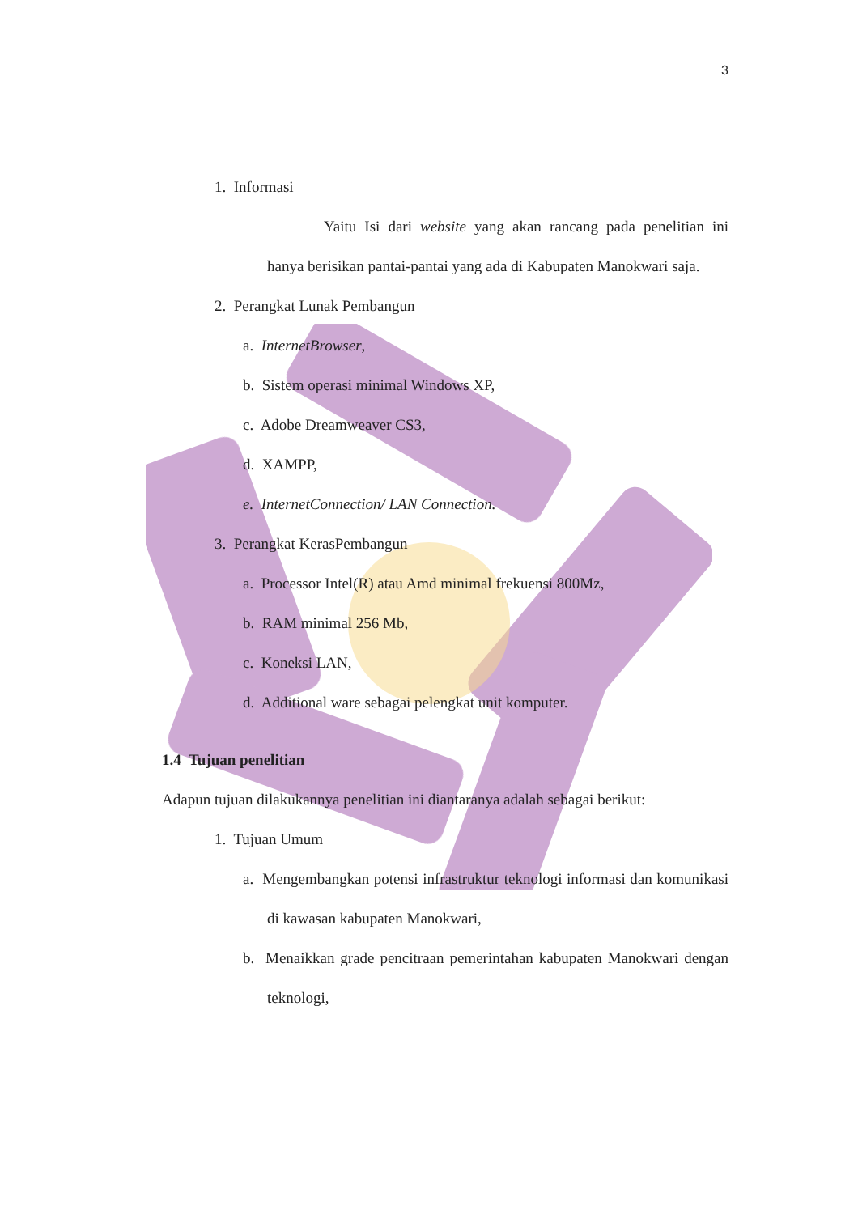3
1. Informasi
Yaitu Isi dari website yang akan rancang pada penelitian ini hanya berisikan pantai-pantai yang ada di Kabupaten Manokwari saja.
2. Perangkat Lunak Pembangun
a. InternetBrowser,
b. Sistem operasi minimal Windows XP,
c. Adobe Dreamweaver CS3,
d. XAMPP,
e. InternetConnection/ LAN Connection.
3. Perangkat KerasPembangun
a. Processor Intel(R) atau Amd minimal frekuensi 800Mz,
b. RAM minimal 256 Mb,
c. Koneksi LAN,
d. Additional ware sebagai pelengkat unit komputer.
1.4 Tujuan penelitian
Adapun tujuan dilakukannya penelitian ini diantaranya adalah sebagai berikut:
1. Tujuan Umum
a. Mengembangkan potensi infrastruktur teknologi informasi dan komunikasi di kawasan kabupaten Manokwari,
b. Menaikkan grade pencitraan pemerintahan kabupaten Manokwari dengan teknologi,